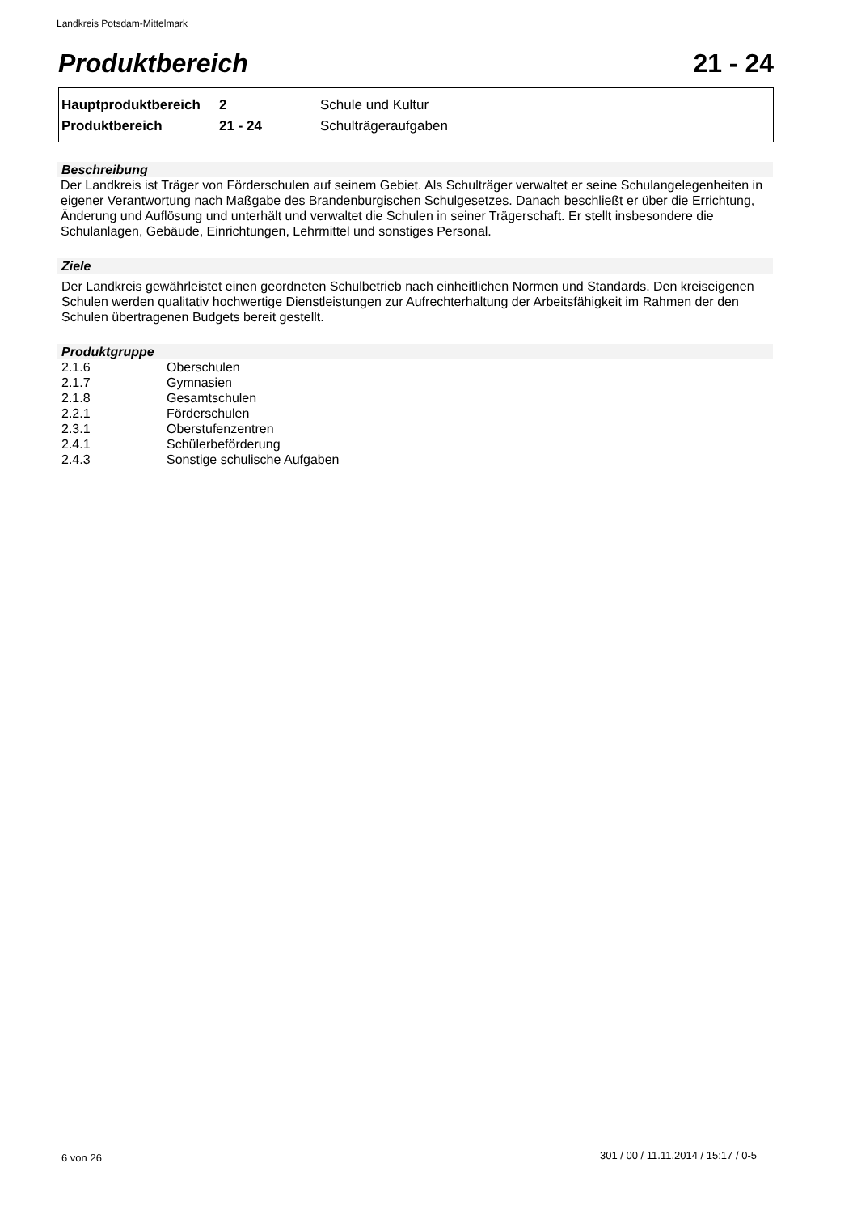Landkreis Potsdam-Mittelmark
Produktbereich 21 - 24
| Hauptproduktbereich | 2 | Schule und Kultur |
| Produktbereich | 21 - 24 | Schulträgeraufgaben |
Beschreibung
Der Landkreis ist Träger von Förderschulen auf seinem Gebiet. Als Schulträger verwaltet er seine Schulangelegenheiten in eigener Verantwortung nach Maßgabe des Brandenburgischen Schulgesetzes. Danach beschließt er über die Errichtung, Änderung und Auflösung und unterhält und verwaltet die Schulen in seiner Trägerschaft. Er stellt insbesondere die Schulanlagen, Gebäude, Einrichtungen, Lehrmittel und sonstiges Personal.
Ziele
Der Landkreis gewährleistet einen geordneten Schulbetrieb nach einheitlichen Normen und Standards. Den kreiseigenen Schulen werden qualitativ hochwertige Dienstleistungen zur Aufrechterhaltung der Arbeitsfähigkeit im Rahmen der den Schulen übertragenen Budgets bereit gestellt.
Produktgruppe
| 2.1.6 | Oberschulen |
| 2.1.7 | Gymnasien |
| 2.1.8 | Gesamtschulen |
| 2.2.1 | Förderschulen |
| 2.3.1 | Oberstufenzentren |
| 2.4.1 | Schülerbeförderung |
| 2.4.3 | Sonstige schulische Aufgaben |
6 von 26
301 / 00 / 11.11.2014 / 15:17 / 0-5